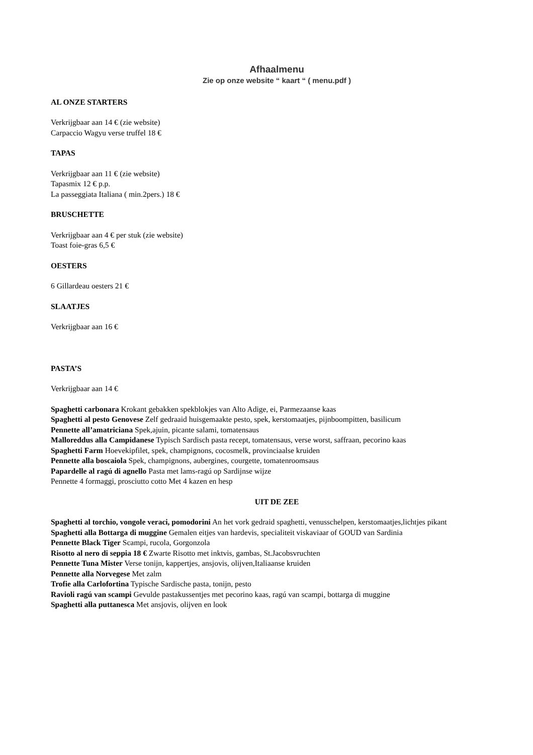Afhaalmenu
Zie op onze website “ kaart “ ( menu.pdf )
AL ONZE STARTERS
Verkrijgbaar aan 14 € (zie website)
Carpaccio Wagyu verse truffel 18 €
TAPAS
Verkrijgbaar aan 11 € (zie website)
Tapasmix 12 € p.p.
La passeggiata Italiana ( min.2pers.) 18 €
BRUSCHETTE
Verkrijgbaar aan 4 € per stuk (zie website)
Toast foie-gras 6,5 €
OESTERS
6 Gillardeau oesters 21 €
SLAATJES
Verkrijgbaar aan 16 €
PASTA’S
Verkrijgbaar aan 14 €
Spaghetti carbonara Krokant gebakken spekblokjes van Alto Adige, ei, Parmezaanse kaas
Spaghetti al pesto Genovese Zelf gedraaid huisgemaakte pesto, spek, kerstomaatjes, pijnboompitten, basilicum
Pennette all’amatriciana Spek,ajuin, picante salami, tomatensaus
Malloreddus alla Campidanese Typisch Sardisch pasta recept, tomatensaus, verse worst, saffraan, pecorino kaas
Spaghetti Farm Hoevekipfilet, spek, champignons, cocosmelk, provinciaalse kruiden
Pennette alla boscaiola Spek, champignons, aubergines, courgette, tomatenroomsaus
Papardelle al ragú di agnello Pasta met lams-ragú op Sardijnse wijze
Pennette 4 formaggi, prosciutto cotto Met 4 kazen en hesp
UIT DE ZEE
Spaghetti al torchio, vongole veraci, pomodorini An het vork gedraid spaghetti, venusschelpen, kerstomaatjes,lichtjes pikant
Spaghetti alla Bottarga di muggine Gemalen eitjes van hardevis, specialiteit viskaviaar of GOUD van Sardinia
Pennette Black Tiger Scampi, rucola, Gorgonzola
Risotto al nero di seppia 18 € Zwarte Risotto met inktvis, gambas, St.Jacobsvruchten
Pennette Tuna Mister Verse tonijn, kappertjes, ansjovis, olijven,Italiaanse kruiden
Pennette alla Norvegese Met zalm
Trofie alla Carlofortina Typische Sardische pasta, tonijn, pesto
Ravioli ragú van scampi Gevulde pastakussentjes met pecorino kaas, ragú van scampi, bottarga di muggine
Spaghetti alla puttanesca Met ansjovis, olijven en look